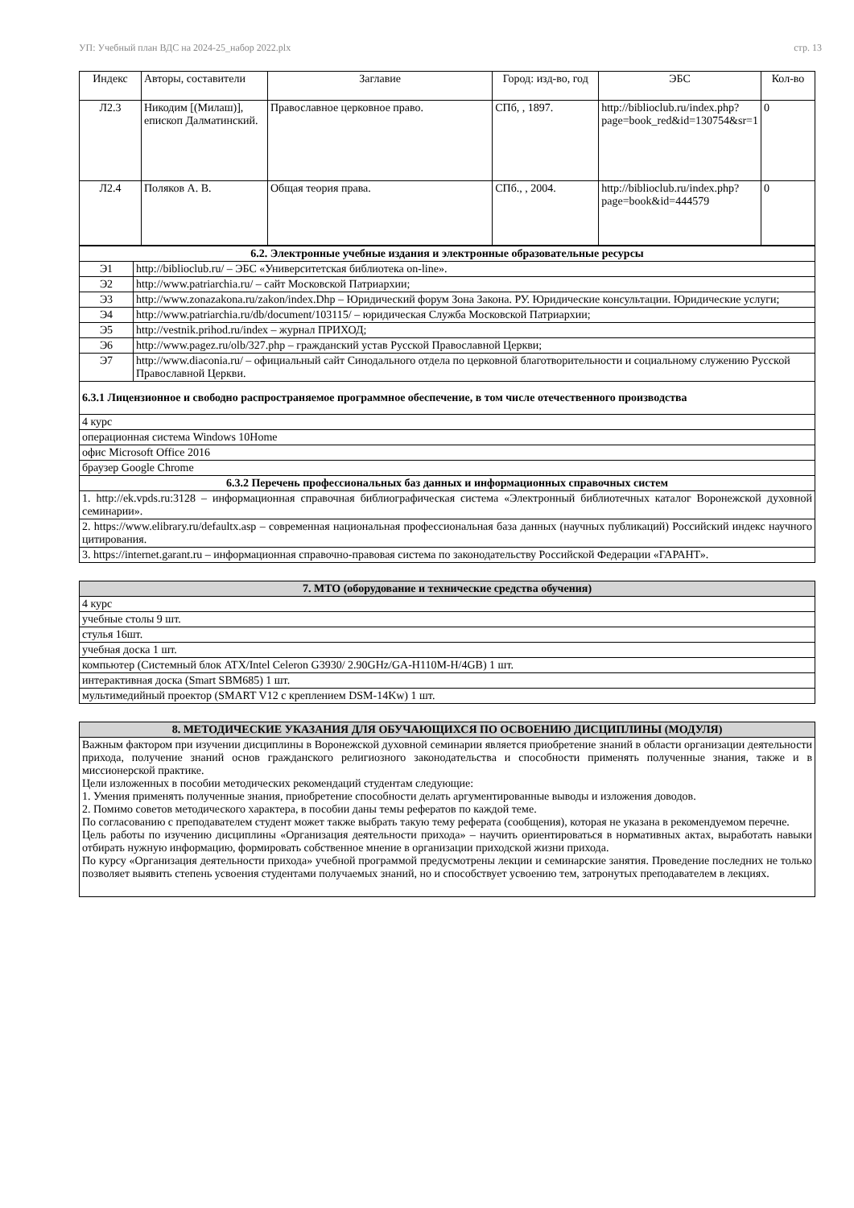УП: Учебный план ВДС на 2024-25_набор 2022.plx стр. 13
| Индекс | Авторы, составители | Заглавие | Город: изд-во, год | ЭБС | Кол-во |
| --- | --- | --- | --- | --- | --- |
| Л2.3 | Никодим [(Милаш)], епископ Далматинский. | Православное церковное право. | СПб, , 1897. | http://biblioclub.ru/index.php?page=book_red&id=130754&sr=1 | 0 |
| Л2.4 | Поляков А. В. | Общая теория права. | СПб., , 2004. | http://biblioclub.ru/index.php?page=book&id=444579 | 0 |
| 6.2. Электронные учебные издания и электронные образовательные ресурсы | |
| Э1 | http://biblioclub.ru/ – ЭБС «Университетская библиотека on-line». |
| Э2 | http://www.patriarchia.ru/ – сайт Московской Патриархии; |
| Э3 | http://www.zonazakona.ru/zakon/index.Dhp – Юридический форум Зона Закона. РУ. Юридические консультации. Юридические услуги; |
| Э4 | http://www.patriarchia.ru/db/document/103115/ – юридическая Служба Московской Патриархии; |
| Э5 | http://vestnik.prihod.ru/index – журнал ПРИХОД; |
| Э6 | http://www.pagez.ru/olb/327.php – гражданский устав Русской Православной Церкви; |
| Э7 | http://www.diaconia.ru/ – официальный сайт Синодального отдела по церковной благотворительности и социальному служению Русской Православной Церкви. |
| 6.3.1 Лицензионное и свободно распространяемое программное обеспечение, в том числе отечественного производства | |
| 4 курс | |
| операционная система Windows 10Home | |
| офис Microsoft Office 2016 | |
| браузер Google Chrome | |
| 6.3.2 Перечень профессиональных баз данных и информационных справочных систем | |
| 1. http://ek.vpds.ru:3128 – информационная справочная библиографическая система «Электронный библиотечных каталог Воронежской духовной семинарии». | |
| 2. https://www.elibrary.ru/defaultx.asp – современная национальная профессиональная база данных (научных публикаций) Российский индекс научного цитирования. | |
| 3. https://internet.garant.ru – информационная справочно-правовая система по законодательству Российской Федерации «ГАРАНТ». | |
| 7. МТО (оборудование и технические средства обучения) |
| 4 курс |
| учебные столы 9 шт. |
| стулья 16шт. |
| учебная доска 1 шт. |
| компьютер (Системный блок ATX/Intel Celeron G3930/ 2.90GHz/GA-H110M-H/4GB) 1 шт. |
| интерактивная доска (Smart SBM685) 1 шт. |
| мультимедийный проектор (SMART V12 с креплением DSM-14Kw) 1 шт. |
| 8. МЕТОДИЧЕСКИЕ УКАЗАНИЯ ДЛЯ ОБУЧАЮЩИХСЯ ПО ОСВОЕНИЮ ДИСЦИПЛИНЫ (МОДУЛЯ) |
| Важным фактором при изучении дисциплины в Воронежской духовной семинарии является приобретение знаний в области организации деятельности прихода, получение знаний основ гражданского религиозного законодательства и способности применять полученные знания, также и в миссионерской практике. Цели изложенных в пособии методических рекомендаций студентам следующие: 1. Умения применять полученные знания, приобретение способности делать аргументированные выводы и изложения доводов. 2. Помимо советов методического характера, в пособии даны темы рефератов по каждой теме. По согласованию с преподавателем студент может также выбрать такую тему реферата (сообщения), которая не указана в рекомендуемом перечне. Цель работы по изучению дисциплины «Организация деятельности прихода» – научить ориентироваться в нормативных актах, выработать навыки отбирать нужную информацию, формировать собственное мнение в организации приходской жизни прихода. По курсу «Организация деятельности прихода» учебной программой предусмотрены лекции и семинарские занятия. Проведение последних не только позволяет выявить степень усвоения студентами получаемых знаний, но и способствует усвоению тем, затронутых преподавателем в лекциях. |